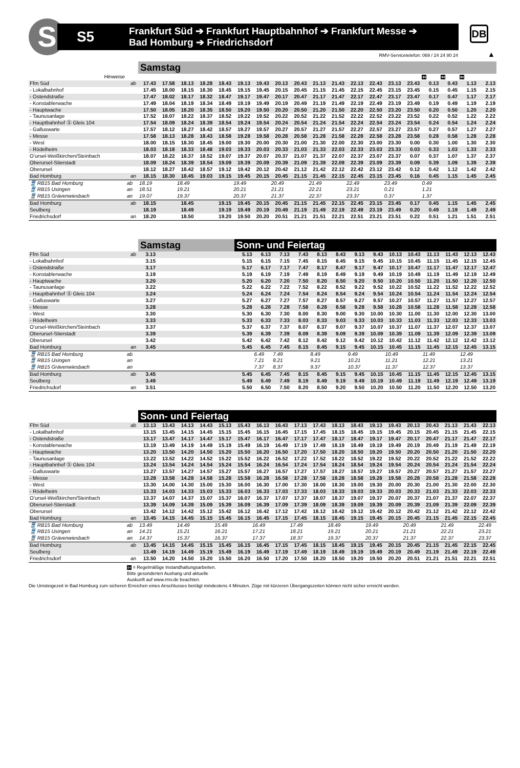S
S5
Frankfurt Süd ➔ Frankfurt Hauptbahnhof ➔ Frankfurt Messe ➔
Bad Homburg ➔ Friedrichsdorf
DB
RMV-Servicetelefon: 069 / 24 24 80 24 ▲
| | | Samstag | | | | | | | | | | | | | | | | | | |
| --- | --- | --- | --- | --- | --- | --- | --- | --- | --- | --- | --- | --- | --- | --- | --- | --- | --- | --- | --- | --- |
| Hinweise | | | | | | | | | | | | | | | | | IH | IH | IH | |
| Ffm Süd | ab | 17.43 | 17.58 | 18.13 | 18.28 | 18.43 | 19.13 | 19.43 | 20.13 | 20.43 | 21.13 | 21.43 | 22.13 | 22.43 | 23.13 | 23.43 | 0.13 | 0.43 | 1.13 | 2.13 |
| - Lokalbahnhof | | 17.45 | 18.00 | 18.15 | 18.30 | 18.45 | 19.15 | 19.45 | 20.15 | 20.45 | 21.15 | 21.45 | 22.15 | 22.45 | 23.15 | 23.45 | 0.15 | 0.45 | 1.15 | 2.15 |
| - Ostendstraße | | 17.47 | 18.02 | 18.17 | 18.32 | 18.47 | 19.17 | 19.47 | 20.17 | 20.47 | 21.17 | 21.47 | 22.17 | 22.47 | 23.17 | 23.47 | 0.17 | 0.47 | 1.17 | 2.17 |
| - Konstablerwache | | 17.49 | 18.04 | 18.19 | 18.34 | 18.49 | 19.19 | 19.49 | 20.19 | 20.49 | 21.19 | 21.49 | 22.19 | 22.49 | 23.19 | 23.49 | 0.19 | 0.49 | 1.19 | 2.19 |
| - Hauptwache | | 17.50 | 18.05 | 18.20 | 18.35 | 18.50 | 19.20 | 19.50 | 20.20 | 20.50 | 21.20 | 21.50 | 22.20 | 22.50 | 23.20 | 23.50 | 0.20 | 0.50 | 1.20 | 2.20 |
| - Taunusanlage | | 17.52 | 18.07 | 18.22 | 18.37 | 18.52 | 19.22 | 19.52 | 20.22 | 20.52 | 21.22 | 21.52 | 22.22 | 22.52 | 23.22 | 23.52 | 0.22 | 0.52 | 1.22 | 2.22 |
| - Hauptbahnhof Ⓢ Gleis 104 | | 17.54 | 18.09 | 18.24 | 18.39 | 18.54 | 19.24 | 19.54 | 20.24 | 20.54 | 21.24 | 21.54 | 22.24 | 22.54 | 23.24 | 23.54 | 0.24 | 0.54 | 1.24 | 2.24 |
| - Galluswarte | | 17.57 | 18.12 | 18.27 | 18.42 | 18.57 | 19.27 | 19.57 | 20.27 | 20.57 | 21.27 | 21.57 | 22.27 | 22.57 | 23.27 | 23.57 | 0.27 | 0.57 | 1.27 | 2.27 |
| - Messe | | 17.58 | 18.13 | 18.28 | 18.43 | 18.58 | 19.28 | 19.58 | 20.28 | 20.58 | 21.28 | 21.58 | 22.28 | 22.58 | 23.28 | 23.58 | 0.28 | 0.58 | 1.28 | 2.28 |
| - West | | 18.00 | 18.15 | 18.30 | 18.45 | 19.00 | 19.30 | 20.00 | 20.30 | 21.00 | 21.30 | 22.00 | 22.30 | 23.00 | 23.30 | 0.00 | 0.30 | 1.00 | 1.30 | 2.30 |
| - Rödelheim | | 18.03 | 18.18 | 18.33 | 18.48 | 19.03 | 19.33 | 20.03 | 20.33 | 21.03 | 21.33 | 22.03 | 22.33 | 23.03 | 23.33 | 0.03 | 0.33 | 1.03 | 1.33 | 2.33 |
| O’ursel-Weißkirchen/Steinbach | | 18.07 | 18.22 | 18.37 | 18.52 | 19.07 | 19.37 | 20.07 | 20.37 | 21.07 | 21.37 | 22.07 | 22.37 | 23.07 | 23.37 | 0.07 | 0.37 | 1.07 | 1.37 | 2.37 |
| Oberursel-Stierstadt | | 18.09 | 18.24 | 18.39 | 18.54 | 19.09 | 19.39 | 20.09 | 20.39 | 21.09 | 21.39 | 22.09 | 22.39 | 23.09 | 23.39 | 0.09 | 0.39 | 1.09 | 1.39 | 2.39 |
| Oberursel | | 18.12 | 18.27 | 18.42 | 18.57 | 19.12 | 19.42 | 20.12 | 20.42 | 21.12 | 21.42 | 22.12 | 22.42 | 23.12 | 23.42 | 0.12 | 0.42 | 1.12 | 1.42 | 2.42 |
| Bad Homburg | an | 18.15 | 18.30 | 18.45 | 19.03 | 19.15 | 19.45 | 20.15 | 20.45 | 21.15 | 21.45 | 22.15 | 22.45 | 23.15 | 23.45 | 0.16 | 0.45 | 1.15 | 1.45 | 2.45 |
| 🚆 RB15 Bad Homburg | ab | 18.19 | | 18.49 | | | 19.49 | | 20.49 | | 21.49 | | 22.49 | | 23.49 | | 0.49 | | | |
| 🚆 RB15 Usingen | an | 18.51 | | 19.21 | | | 20.21 | | 21.21 | | 22.21 | | 23.21 | | 0.21 | | 1.21 | | | |
| 🚆 RB15 Grävenwiesbach | an | 19.07 | | 19.37 | | | 20.37 | | 21.37 | | 22.37 | | 23.37 | | 0.37 | | 1.37 | | | |
| Bad Homburg | ab | 18.15 | | 18.45 | | 19.15 | 19.45 | 20.15 | 20.45 | 21.15 | 21.45 | 22.15 | 22.45 | 23.15 | 23.45 | 0.17 | 0.45 | 1.15 | 1.45 | 2.45 |
| Seulberg | | 18.19 | | 18.49 | | 19.19 | 19.49 | 20.19 | 20.49 | 21.19 | 21.49 | 22.19 | 22.49 | 23.19 | 23.49 | 0.20 | 0.49 | 1.19 | 1.49 | 2.49 |
| Friedrichsdorf | an | 18.20 | | 18.50 | | 19.20 | 19.50 | 20.20 | 20.51 | 21.21 | 21.51 | 22.21 | 22.51 | 23.21 | 23.51 | 0.22 | 0.51 | 1.21 | 1.51 | 2.51 |
| | | Samstag | | Sonn- und Feiertag | | | | | | | | | | | | | |
| --- | --- | --- | --- | --- | --- | --- | --- | --- | --- | --- | --- | --- | --- | --- | --- | --- | --- |
| Ffm Süd | ab | 3.13 | | 5.13 | 6.13 | 7.13 | 7.43 | 8.13 | 8.43 | 9.13 | 9.43 | 10.13 | 10.43 | 11.13 | 11.43 | 12.13 | 12.43 |
| - Lokalbahnhof | | 3.15 | | 5.15 | 6.15 | 7.15 | 7.45 | 8.15 | 8.45 | 9.15 | 9.45 | 10.15 | 10.45 | 11.15 | 11.45 | 12.15 | 12.45 |
| - Ostendstraße | | 3.17 | | 5.17 | 6.17 | 7.17 | 7.47 | 8.17 | 8.47 | 9.17 | 9.47 | 10.17 | 10.47 | 11.17 | 11.47 | 12.17 | 12.47 |
| - Konstablerwache | | 3.19 | | 5.19 | 6.19 | 7.19 | 7.49 | 8.19 | 8.49 | 9.19 | 9.49 | 10.19 | 10.49 | 11.19 | 11.49 | 12.19 | 12.49 |
| - Hauptwache | | 3.20 | | 5.20 | 6.20 | 7.20 | 7.50 | 8.20 | 8.50 | 9.20 | 9.50 | 10.20 | 10.50 | 11.20 | 11.50 | 12.20 | 12.50 |
| - Taunusanlage | | 3.22 | | 5.22 | 6.22 | 7.22 | 7.52 | 8.22 | 8.52 | 9.22 | 9.52 | 10.22 | 10.52 | 11.22 | 11.52 | 12.22 | 12.52 |
| - Hauptbahnhof Ⓢ Gleis 104 | | 3.24 | | 5.24 | 6.24 | 7.24 | 7.54 | 8.24 | 8.54 | 9.24 | 9.54 | 10.24 | 10.54 | 11.24 | 11.54 | 12.24 | 12.54 |
| - Galluswarte | | 3.27 | | 5.27 | 6.27 | 7.27 | 7.57 | 8.27 | 8.57 | 9.27 | 9.57 | 10.27 | 10.57 | 11.27 | 11.57 | 12.27 | 12.57 |
| - Messe | | 3.28 | | 5.28 | 6.28 | 7.28 | 7.58 | 8.28 | 8.58 | 9.28 | 9.58 | 10.28 | 10.58 | 11.28 | 11.58 | 12.28 | 12.58 |
| - West | | 3.30 | | 5.30 | 6.30 | 7.30 | 8.00 | 8.30 | 9.00 | 9.30 | 10.00 | 10.30 | 11.00 | 11.30 | 12.00 | 12.30 | 13.00 |
| - Rödelheim | | 3.33 | | 5.33 | 6.33 | 7.33 | 8.03 | 8.33 | 9.03 | 9.33 | 10.03 | 10.33 | 11.03 | 11.33 | 12.03 | 12.33 | 13.03 |
| O’ursel-Weißkirchen/Steinbach | | 3.37 | | 5.37 | 6.37 | 7.37 | 8.07 | 8.37 | 9.07 | 9.37 | 10.07 | 10.37 | 11.07 | 11.37 | 12.07 | 12.37 | 13.07 |
| Oberursel-Stierstadt | | 3.39 | | 5.39 | 6.39 | 7.39 | 8.09 | 8.39 | 9.09 | 9.39 | 10.09 | 10.39 | 11.09 | 11.39 | 12.09 | 12.39 | 13.09 |
| Oberursel | | 3.42 | | 5.42 | 6.42 | 7.42 | 8.12 | 8.42 | 9.12 | 9.42 | 10.12 | 10.42 | 11.12 | 11.42 | 12.12 | 12.42 | 13.12 |
| Bad Homburg | an | 3.45 | | 5.45 | 6.45 | 7.45 | 8.15 | 8.45 | 9.15 | 9.45 | 10.15 | 10.45 | 11.15 | 11.45 | 12.15 | 12.45 | 13.15 |
| 🚆 RB15 Bad Homburg | ab | | | | 6.49 | 7.49 | | 8.49 | | 9.49 | | 10.49 | | 11.49 | | 12.49 | |
| 🚆 RB15 Usingen | an | | | | 7.21 | 8.21 | | 9.21 | | 10.21 | | 11.21 | | 12.21 | | 13.21 | |
| 🚆 RB15 Grävenwiesbach | an | | | | 7.37 | 8.37 | | 9.37 | | 10.37 | | 11.37 | | 12.37 | | 13.37 | |
| Bad Homburg | ab | 3.45 | | 5.45 | 6.45 | 7.45 | 8.15 | 8.45 | 9.15 | 9.45 | 10.15 | 10.45 | 11.15 | 11.45 | 12.15 | 12.45 | 13.15 |
| Seulberg | | 3.49 | | 5.49 | 6.49 | 7.49 | 8.19 | 8.49 | 9.19 | 9.49 | 10.19 | 10.49 | 11.19 | 11.49 | 12.19 | 12.49 | 13.19 |
| Friedrichsdorf | an | 3.51 | | 5.50 | 6.50 | 7.50 | 8.20 | 8.50 | 9.20 | 9.50 | 10.20 | 10.50 | 11.20 | 11.50 | 12.20 | 12.50 | 13.20 |
| | | Sonn- und Feiertag | | | | | | | | | | | | | | | | | | |
| --- | --- | --- | --- | --- | --- | --- | --- | --- | --- | --- | --- | --- | --- | --- | --- | --- | --- | --- | --- | --- |
| Ffm Süd | ab | 13.13 | 13.43 | 14.13 | 14.43 | 15.13 | 15.43 | 16.13 | 16.43 | 17.13 | 17.43 | 18.13 | 18.43 | 19.13 | 19.43 | 20.13 | 20.43 | 21.13 | 21.43 | 22.13 |
| - Lokalbahnhof | | 13.15 | 13.45 | 14.15 | 14.45 | 15.15 | 15.45 | 16.15 | 16.45 | 17.15 | 17.45 | 18.15 | 18.45 | 19.15 | 19.45 | 20.15 | 20.45 | 21.15 | 21.45 | 22.15 |
| - Ostendstraße | | 13.17 | 13.47 | 14.17 | 14.47 | 15.17 | 15.47 | 16.17 | 16.47 | 17.17 | 17.47 | 18.17 | 18.47 | 19.17 | 19.47 | 20.17 | 20.47 | 21.17 | 21.47 | 22.17 |
| - Konstablerwache | | 13.19 | 13.49 | 14.19 | 14.49 | 15.19 | 15.49 | 16.19 | 16.49 | 17.19 | 17.49 | 18.19 | 18.49 | 19.19 | 19.49 | 20.19 | 20.49 | 21.19 | 21.49 | 22.19 |
| - Hauptwache | | 13.20 | 13.50 | 14.20 | 14.50 | 15.20 | 15.50 | 16.20 | 16.50 | 17.20 | 17.50 | 18.20 | 18.50 | 19.20 | 19.50 | 20.20 | 20.50 | 21.20 | 21.50 | 22.20 |
| - Taunusanlage | | 13.22 | 13.52 | 14.22 | 14.52 | 15.22 | 15.52 | 16.22 | 16.52 | 17.22 | 17.52 | 18.22 | 18.52 | 19.22 | 19.52 | 20.22 | 20.52 | 21.22 | 21.52 | 22.22 |
| - Hauptbahnhof Ⓢ Gleis 104 | | 13.24 | 13.54 | 14.24 | 14.54 | 15.24 | 15.54 | 16.24 | 16.54 | 17.24 | 17.54 | 18.24 | 18.54 | 19.24 | 19.54 | 20.24 | 20.54 | 21.24 | 21.54 | 22.24 |
| - Galluswarte | | 13.27 | 13.57 | 14.27 | 14.57 | 15.27 | 15.57 | 16.27 | 16.57 | 17.27 | 17.57 | 18.27 | 18.57 | 19.27 | 19.57 | 20.27 | 20.57 | 21.27 | 21.57 | 22.27 |
| - Messe | | 13.28 | 13.58 | 14.28 | 14.58 | 15.28 | 15.58 | 16.28 | 16.58 | 17.28 | 17.58 | 18.28 | 18.58 | 19.28 | 19.58 | 20.28 | 20.58 | 21.28 | 21.58 | 22.28 |
| - West | | 13.30 | 14.00 | 14.30 | 15.00 | 15.30 | 16.00 | 16.30 | 17.00 | 17.30 | 18.00 | 18.30 | 19.00 | 19.30 | 20.00 | 20.30 | 21.00 | 21.30 | 22.00 | 22.30 |
| - Rödelheim | | 13.33 | 14.03 | 14.33 | 15.03 | 15.33 | 16.03 | 16.33 | 17.03 | 17.33 | 18.03 | 18.33 | 19.03 | 19.33 | 20.03 | 20.33 | 21.03 | 21.33 | 22.03 | 22.33 |
| O’ursel-Weißkirchen/Steinbach | | 13.37 | 14.07 | 14.37 | 15.07 | 15.37 | 16.07 | 16.37 | 17.07 | 17.37 | 18.07 | 18.37 | 19.07 | 19.37 | 20.07 | 20.37 | 21.07 | 21.37 | 22.07 | 22.37 |
| Oberursel-Stierstadt | | 13.39 | 14.09 | 14.39 | 15.09 | 15.39 | 16.09 | 16.39 | 17.09 | 17.39 | 18.09 | 18.39 | 19.09 | 19.39 | 20.09 | 20.39 | 21.09 | 21.39 | 22.09 | 22.39 |
| Oberursel | | 13.42 | 14.12 | 14.42 | 15.12 | 15.42 | 16.12 | 16.42 | 17.12 | 17.42 | 18.12 | 18.42 | 19.12 | 19.42 | 20.12 | 20.42 | 21.12 | 21.42 | 22.12 | 22.42 |
| Bad Homburg | an | 13.45 | 14.15 | 14.45 | 15.15 | 15.45 | 16.15 | 16.45 | 17.15 | 17.45 | 18.15 | 18.45 | 19.15 | 19.45 | 20.15 | 20.45 | 21.15 | 21.45 | 22.15 | 22.45 |
| 🚆 RB15 Bad Homburg | ab | 13.49 | | 14.49 | | 15.49 | | 16.49 | | 17.49 | | 18.49 | | 19.49 | | 20.49 | | 21.49 | | 22.49 |
| 🚆 RB15 Usingen | an | 14.21 | | 15.21 | | 16.21 | | 17.21 | | 18.21 | | 19.21 | | 20.21 | | 21.21 | | 22.21 | | 23.21 |
| 🚆 RB15 Grävenwiesbach | an | 14.37 | | 15.37 | | 16.37 | | 17.37 | | 18.37 | | 19.37 | | 20.37 | | 21.37 | | 22.37 | | 23.37 |
| Bad Homburg | ab | 13.45 | 14.15 | 14.45 | 15.15 | 15.45 | 16.15 | 16.45 | 17.15 | 17.45 | 18.15 | 18.45 | 19.15 | 19.45 | 20.15 | 20.45 | 21.15 | 21.45 | 22.15 | 22.45 |
| Seulberg | | 13.49 | 14.19 | 14.49 | 15.19 | 15.49 | 16.19 | 16.49 | 17.19 | 17.49 | 18.19 | 18.49 | 19.19 | 19.49 | 20.19 | 20.49 | 21.19 | 21.49 | 22.19 | 22.49 |
| Friedrichsdorf | an | 13.50 | 14.20 | 14.50 | 15.20 | 15.50 | 16.20 | 16.50 | 17.20 | 17.50 | 18.20 | 18.50 | 19.20 | 19.50 | 20.20 | 20.51 | 21.21 | 21.51 | 22.21 | 22.51 |
IH = Regelmäßige Instandhaltungsarbeiten.
Bitte gesonderten Aushang und aktuelle
Auskunft auf www.rmv.de beachten.
Die Umsteigezeit in Bad Homburg zum sicheren Erreichen eines Anschlusses beträgt mindestens 4 Minuten. Züge mit kürzeren Übergangszeiten können nicht sicher erreicht werden.